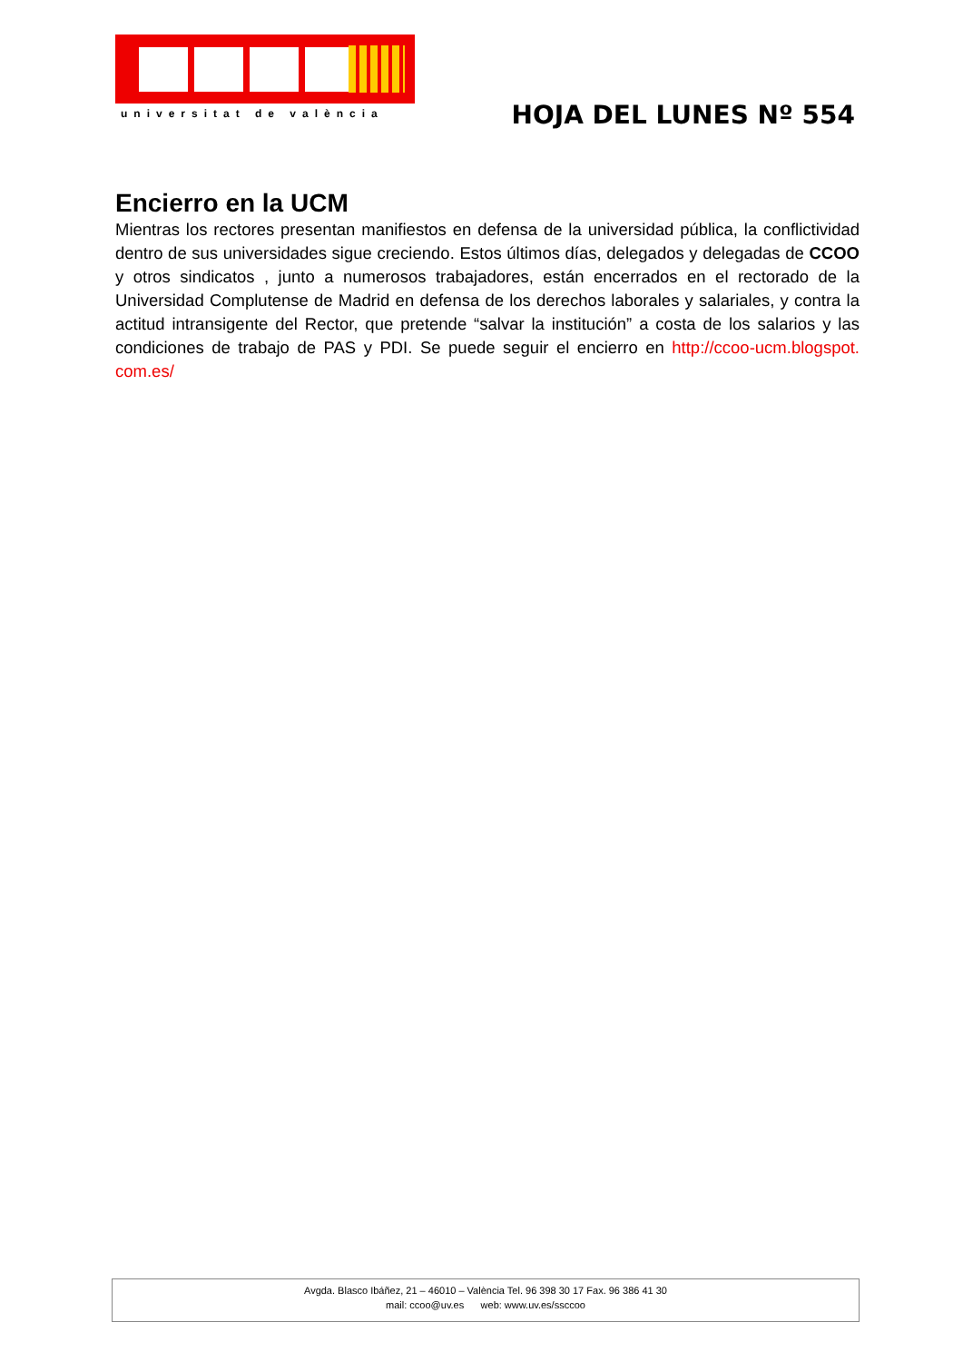universitat de valència HOJA DEL LUNES Nº 554
Encierro en la UCM
Mientras los rectores presentan manifiestos en defensa de la universidad pública, la conflictividad dentro de sus universidades sigue creciendo. Estos últimos días, delegados y delegadas de CCOO y otros sindicatos , junto a numerosos trabajadores, están encerrados en el rectorado de la Universidad Complutense de Madrid en defensa de los derechos laborales y salariales, y contra la actitud intransigente del Rector, que pretende “salvar la institución” a costa de los salarios y las condiciones de trabajo de PAS y PDI. Se puede seguir el encierro en http://ccoo-ucm.blogspot. com.es/
Avgda. Blasco Ibáñez, 21 – 46010 – València Tel. 96 398 30 17 Fax. 96 386 41 30
mail: ccoo@uv.es web: www.uv.es/ssccoo